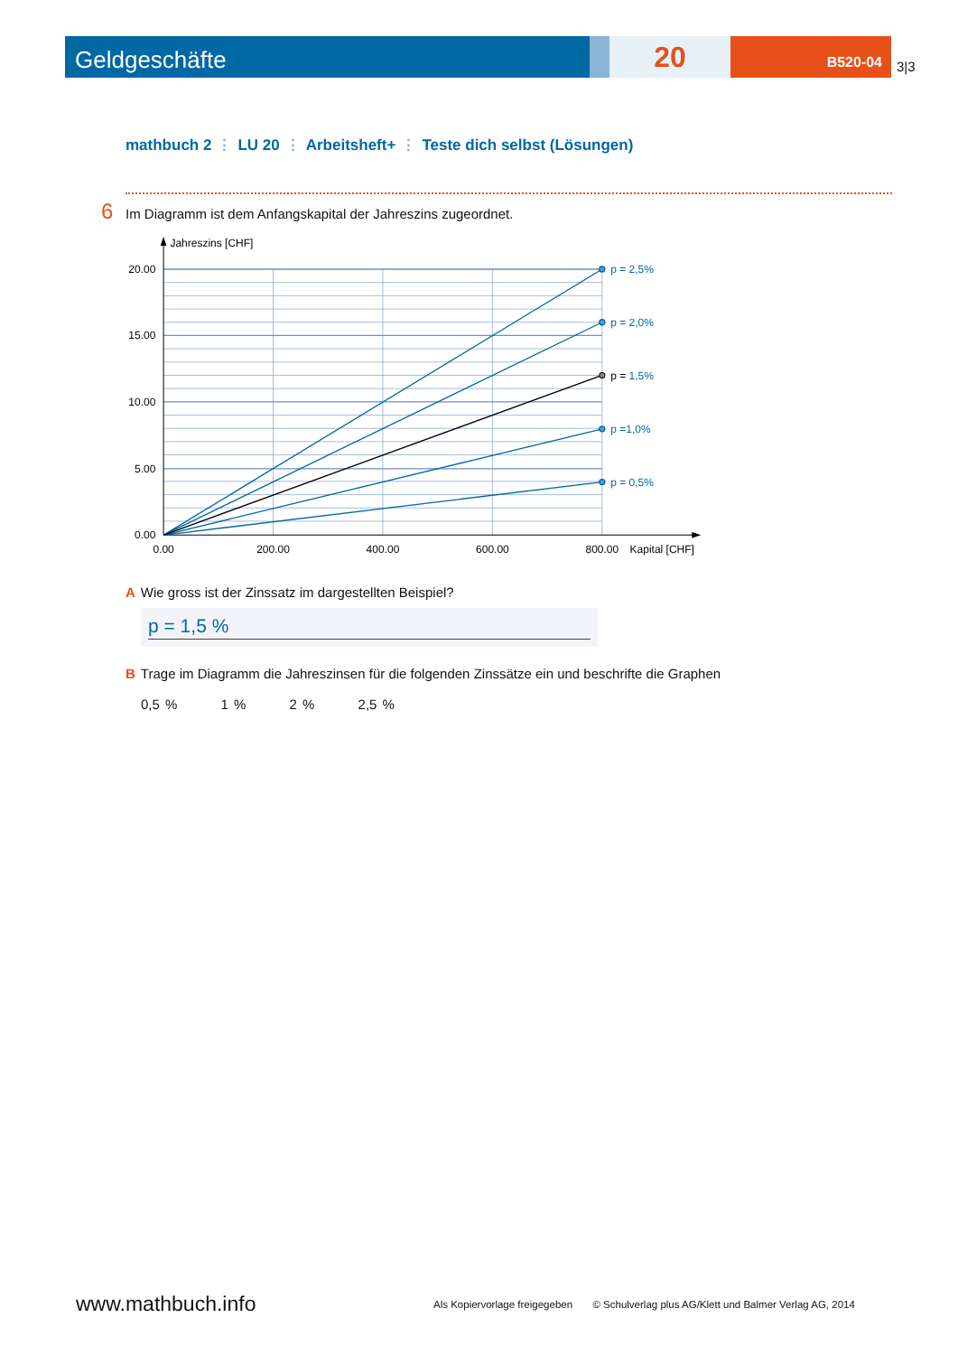Geldgeschäfte
20
B520-04
3|3
mathbuch 2 ⋮ LU 20 ⋮ Arbeitsheft+ ⋮ Teste dich selbst (Lösungen)
6 Im Diagramm ist dem Anfangskapital der Jahreszins zugeordnet.
Jahreszins [CHF]
20.00
15.00
10.00
5.00
0.00
0.00
200.00
400.00
600.00
800.00
Kapital [CHF]
p = 2,5%
p = 2,0%
p = 1,5%
p =1,0%
p = 0,5%
A Wie gross ist der Zinssatz im dargestellten Beispiel?
p = 1,5 %
B Trage im Diagramm die Jahreszinsen für die folgenden Zinssätze ein und beschrifte die Graphen
0,5 % 1 % 2 % 2,5 %
www.mathbuch.info
Als Kopiervorlage freigegeben © Schulverlag plus AG/Klett und Balmer Verlag AG, 2014